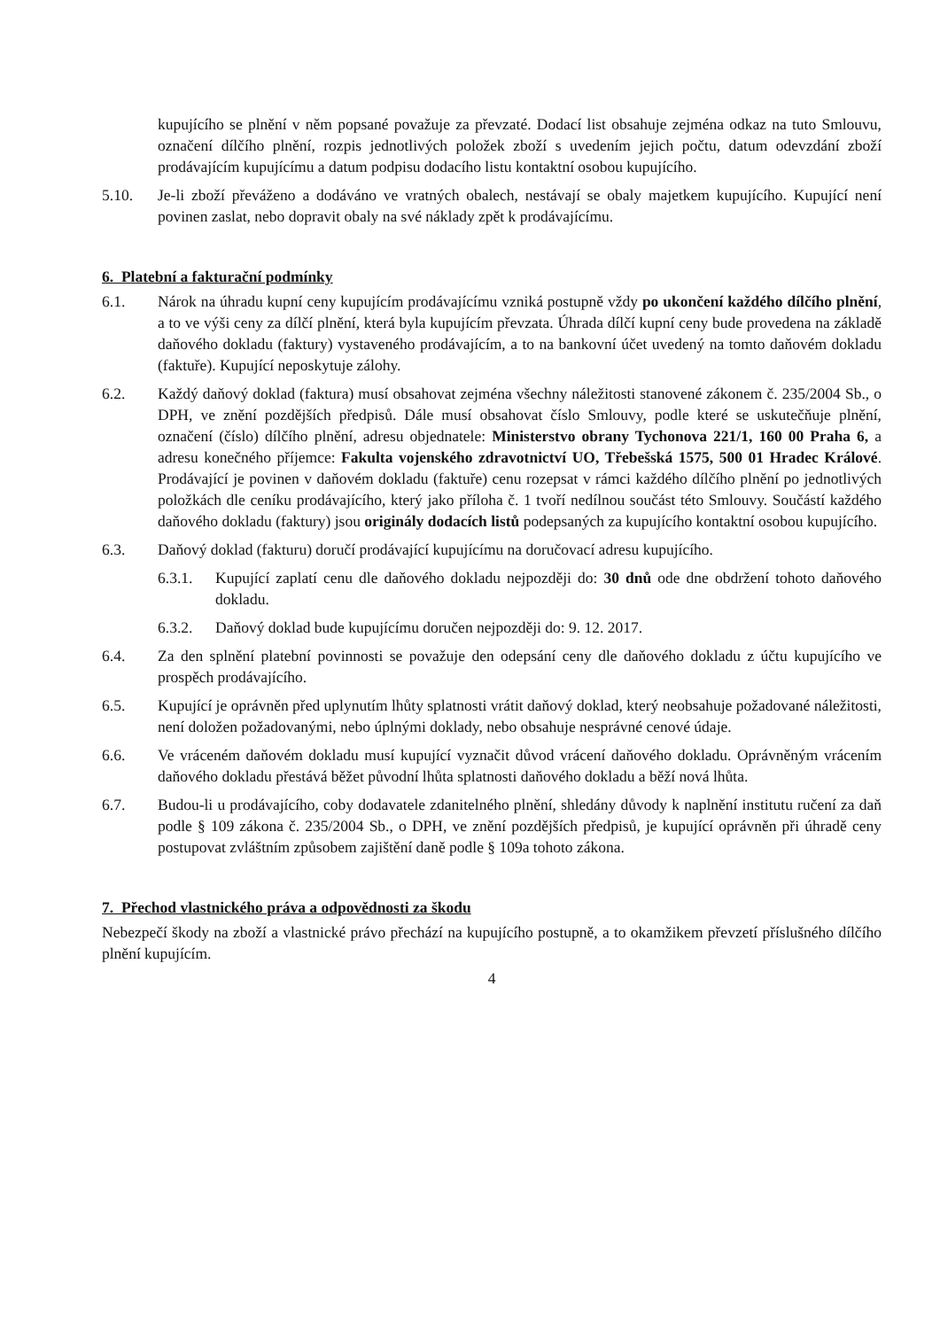kupujícího se plnění v něm popsané považuje za převzaté. Dodací list obsahuje zejména odkaz na tuto Smlouvu, označení dílčího plnění, rozpis jednotlivých položek zboží s uvedením jejich počtu, datum odevzdání zboží prodávajícím kupujícímu a datum podpisu dodacího listu kontaktní osobou kupujícího.
5.10. Je-li zboží převáženo a dodáváno ve vratných obalech, nestávají se obaly majetkem kupujícího. Kupující není povinen zaslat, nebo dopravit obaly na své náklady zpět k prodávajícímu.
6. Platební a fakturační podmínky
6.1. Nárok na úhradu kupní ceny kupujícím prodávajícímu vzniká postupně vždy po ukončení každého dílčího plnění, a to ve výši ceny za dílčí plnění, která byla kupujícím převzata. Úhrada dílčí kupní ceny bude provedena na základě daňového dokladu (faktury) vystaveného prodávajícím, a to na bankovní účet uvedený na tomto daňovém dokladu (faktuře). Kupující neposkytuje zálohy.
6.2. Každý daňový doklad (faktura) musí obsahovat zejména všechny náležitosti stanovené zákonem č. 235/2004 Sb., o DPH, ve znění pozdějších předpisů. Dále musí obsahovat číslo Smlouvy, podle které se uskutečňuje plnění, označení (číslo) dílčího plnění, adresu objednatele: Ministerstvo obrany Tychonova 221/1, 160 00 Praha 6, a adresu konečného příjemce: Fakulta vojenského zdravotnictví UO, Třebešská 1575, 500 01 Hradec Králové. Prodávající je povinen v daňovém dokladu (faktuře) cenu rozepsat v rámci každého dílčího plnění po jednotlivých položkách dle ceníku prodávajícího, který jako příloha č. 1 tvoří nedílnou součást této Smlouvy. Součástí každého daňového dokladu (faktury) jsou originály dodacích listů podepsaných za kupujícího kontaktní osobou kupujícího.
6.3. Daňový doklad (fakturu) doručí prodávající kupujícímu na doručovací adresu kupujícího.
6.3.1. Kupující zaplatí cenu dle daňového dokladu nejpozději do: 30 dnů ode dne obdržení tohoto daňového dokladu.
6.3.2. Daňový doklad bude kupujícímu doručen nejpozději do: 9. 12. 2017.
6.4. Za den splnění platební povinnosti se považuje den odepsání ceny dle daňového dokladu z účtu kupujícího ve prospěch prodávajícího.
6.5. Kupující je oprávněn před uplynutím lhůty splatnosti vrátit daňový doklad, který neobsahuje požadované náležitosti, není doložen požadovanými, nebo úplnými doklady, nebo obsahuje nesprávné cenové údaje.
6.6. Ve vráceném daňovém dokladu musí kupující vyznačit důvod vrácení daňového dokladu. Oprávněným vrácením daňového dokladu přestává běžet původní lhůta splatnosti daňového dokladu a běží nová lhůta.
6.7. Budou-li u prodávajícího, coby dodavatele zdanitelného plnění, shledány důvody k naplnění institutu ručení za daň podle § 109 zákona č. 235/2004 Sb., o DPH, ve znění pozdějších předpisů, je kupující oprávněn při úhradě ceny postupovat zvláštním způsobem zajištění daně podle § 109a tohoto zákona.
7. Přechod vlastnického práva a odpovědnosti za škodu
Nebezpečí škody na zboží a vlastnické právo přechází na kupujícího postupně, a to okamžikem převzetí příslušného dílčího plnění kupujícím.
4